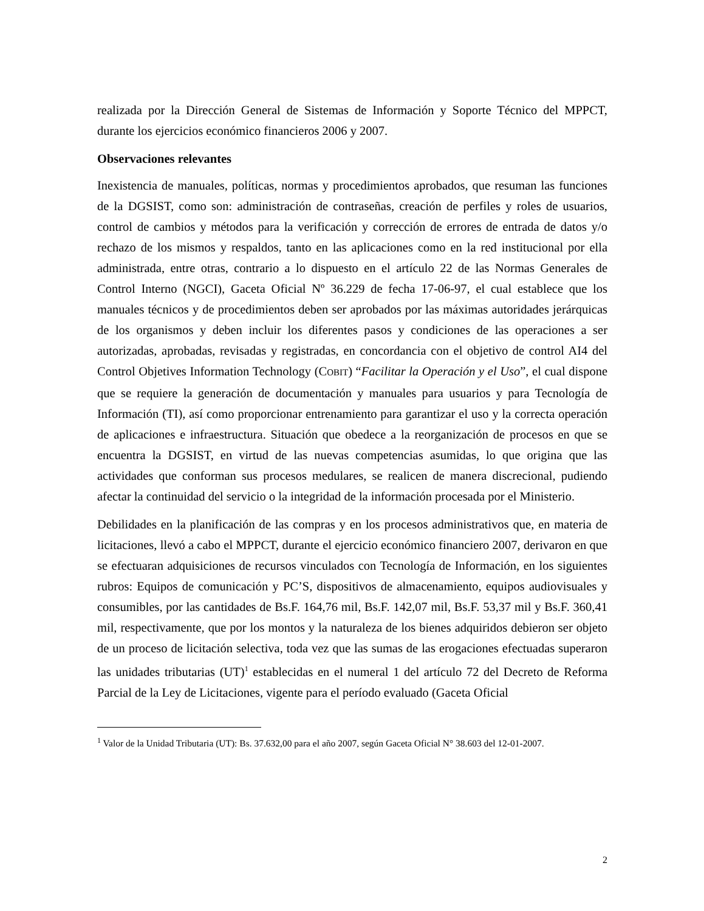realizada por la Dirección General de Sistemas de Información y Soporte Técnico del MPPCT, durante los ejercicios económico financieros 2006 y 2007.
Observaciones relevantes
Inexistencia de manuales, políticas, normas y procedimientos aprobados, que resuman las funciones de la DGSIST, como son: administración de contraseñas, creación de perfiles y roles de usuarios, control de cambios y métodos para la verificación y corrección de errores de entrada de datos y/o rechazo de los mismos y respaldos, tanto en las aplicaciones como en la red institucional por ella administrada, entre otras, contrario a lo dispuesto en el artículo 22 de las Normas Generales de Control Interno (NGCI), Gaceta Oficial Nº 36.229 de fecha 17-06-97, el cual establece que los manuales técnicos y de procedimientos deben ser aprobados por las máximas autoridades jerárquicas de los organismos y deben incluir los diferentes pasos y condiciones de las operaciones a ser autorizadas, aprobadas, revisadas y registradas, en concordancia con el objetivo de control AI4 del Control Objetives Information Technology (COBIT) “Facilitar la Operación y el Uso”, el cual dispone que se requiere la generación de documentación y manuales para usuarios y para Tecnología de Información (TI), así como proporcionar entrenamiento para garantizar el uso y la correcta operación de aplicaciones e infraestructura. Situación que obedece a la reorganización de procesos en que se encuentra la DGSIST, en virtud de las nuevas competencias asumidas, lo que origina que las actividades que conforman sus procesos medulares, se realicen de manera discrecional, pudiendo afectar la continuidad del servicio o la integridad de la información procesada por el Ministerio.
Debilidades en la planificación de las compras y en los procesos administrativos que, en materia de licitaciones, llevó a cabo el MPPCT, durante el ejercicio económico financiero 2007, derivaron en que se efectuaran adquisiciones de recursos vinculados con Tecnología de Información, en los siguientes rubros: Equipos de comunicación y PC’S, dispositivos de almacenamiento, equipos audiovisuales y consumibles, por las cantidades de Bs.F. 164,76 mil, Bs.F. 142,07 mil, Bs.F. 53,37 mil y Bs.F. 360,41 mil, respectivamente, que por los montos y la naturaleza de los bienes adquiridos debieron ser objeto de un proceso de licitación selectiva, toda vez que las sumas de las erogaciones efectuadas superaron las unidades tributarias (UT)<sup>1</sup> establecidas en el numeral 1 del artículo 72 del Decreto de Reforma Parcial de la Ley de Licitaciones, vigente para el período evaluado (Gaceta Oficial
<sup>1</sup> Valor de la Unidad Tributaria (UT): Bs. 37.632,00 para el año 2007, según Gaceta Oficial N° 38.603 del 12-01-2007.
2